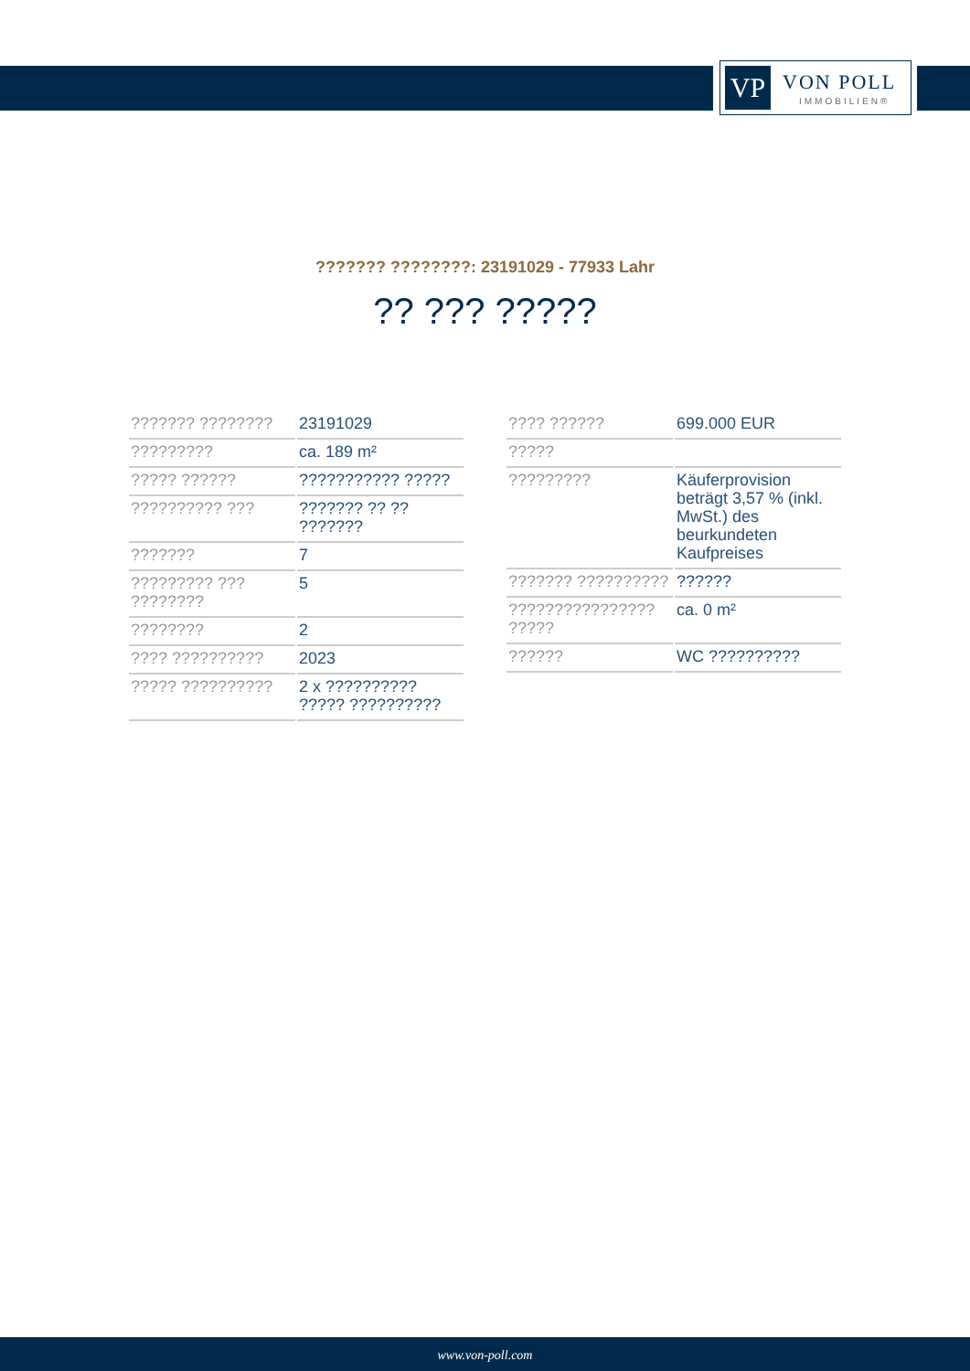VP VON POLL
IMMOBILIEN®
??????? ????????: 23191029 - 77933 Lahr
?? ??? ?????
| ??????? ???????? | 23191029 |
| ????????? | ca. 189 m² |
| ????? ?????? | ??????????? ????? |
| ?????????? ??? | ??????? ?? ?? ??????? |
| ??????? | 7 |
| ????????? ??? ???????? | 5 |
| ???????? | 2 |
| ???? ?????????? | 2023 |
| ????? ?????????? | 2 x ?????????? ????? ?????????? |
| ???? ?????? | 699.000 EUR |
| ????? | |
| ????????? | Käuferprovision beträgt 3,57 % (inkl. MwSt.) des beurkundeten Kaufpreises |
| ??????? ?????????? | ?????? |
| ???????????????? ????? | ca. 0 m² |
| ?????? | WC ?????????? |
www.von-poll.com